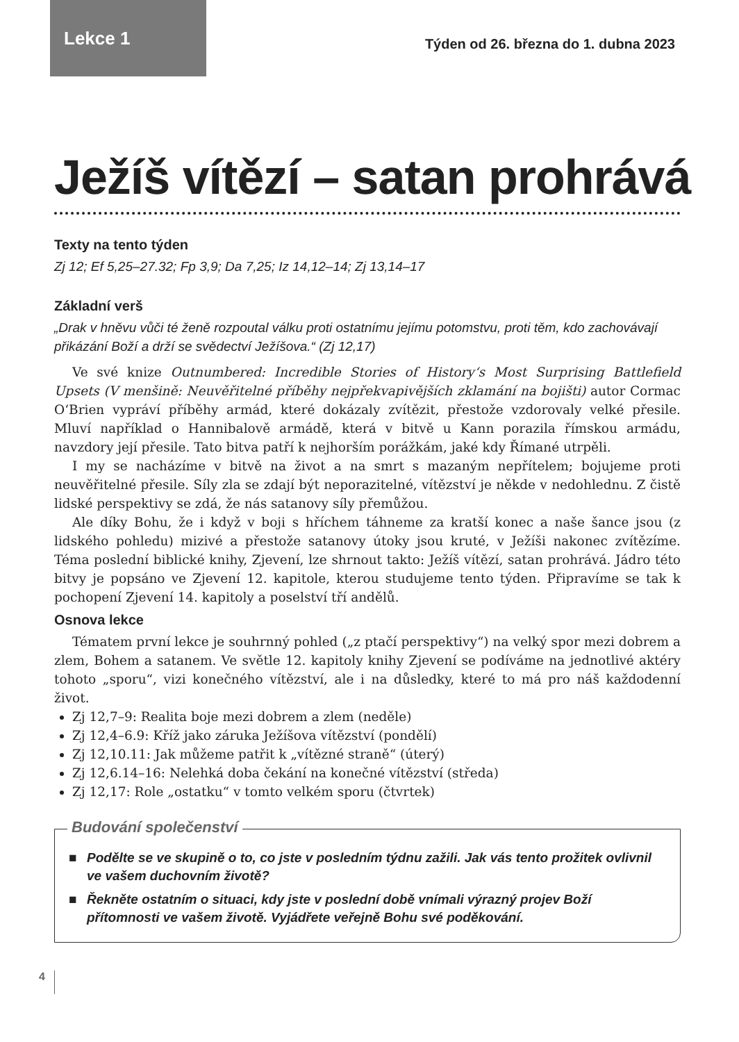Lekce 1 Týden od 26. března do 1. dubna 2023
Ježíš vítězí – satan prohrává
Texty na tento týden
Zj 12; Ef 5,25–27.32; Fp 3,9; Da 7,25; Iz 14,12–14; Zj 13,14–17
Základní verš
„Drak v hněvu vůči té ženě rozpoutal válku proti ostatnímu jejímu potomstvu, proti těm, kdo zachovávají přikázání Boží a drží se svědectví Ježíšova.“ (Zj 12,17)
Ve své knize Outnumbered: Incredible Stories of History‘s Most Surprising Battlefield Upsets (V menšině: Neuvěřitelné příběhy nejpřekvapivějších zklamání na bojišti) autor Cormac O‘Brien vypráví příběhy armád, které dokázaly zvítězit, přestože vzdorovaly velké přesile. Mluví například o Hannibalově armádě, která v bitvě u Kann porazila římskou armádu, navzdory její přesile. Tato bitva patří k nejhorším porážkám, jaké kdy Římané utrpěli.
I my se nacházíme v bitvě na život a na smrt s mazaným nepřítelem; bojujeme proti neuvěřitelné přesile. Síly zla se zdají být neporazitelné, vítězství je někde v nedohlednu. Z čistě lidské perspektivy se zdá, že nás satanovy síly přemůžou.
Ale díky Bohu, že i když v boji s hříchem táhneme za kratší konec a naše šance jsou (z lidského pohledu) mizivé a přestože satanovy útoky jsou kruté, v Ježíši nakonec zvítězíme. Téma poslední biblické knihy, Zjevení, lze shrnout takto: Ježíš vítězí, satan prohrává. Jádro této bitvy je popsáno ve Zjevení 12. kapitole, kterou studujeme tento týden. Připravíme se tak k pochopení Zjevení 14. kapitoly a poselství tří andělů.
Osnova lekce
Tématem první lekce je souhrnný pohled („z ptačí perspektivy“) na velký spor mezi dobrem a zlem, Bohem a satanem. Ve světle 12. kapitoly knihy Zjevení se podíváme na jednotlivé aktéry tohoto „sporu“, vizi konečného vítězství, ale i na důsledky, které to má pro náš každodenní život.
Zj 12,7–9: Realita boje mezi dobrem a zlem (neděle)
Zj 12,4–6.9: Kříž jako záruka Ježíšova vítězství (pondělí)
Zj 12,10.11: Jak můžeme patřit k „vítězné straně“ (úterý)
Zj 12,6.14–16: Nelehká doba čekání na konečné vítězství (středa)
Zj 12,17: Role „ostatku“ v tomto velkém sporu (čtvrtek)
Budování společenství
■ Podělte se ve skupině o to, co jste v posledním týdnu zažili. Jak vás tento prožitek ovlivnil ve vašem duchovním životě?
■ Řekněte ostatním o situaci, kdy jste v poslední době vnímali výrazný projev Boží přítomnosti ve vašem životě. Vyjádřete veřejně Bohu své poděkování.
4